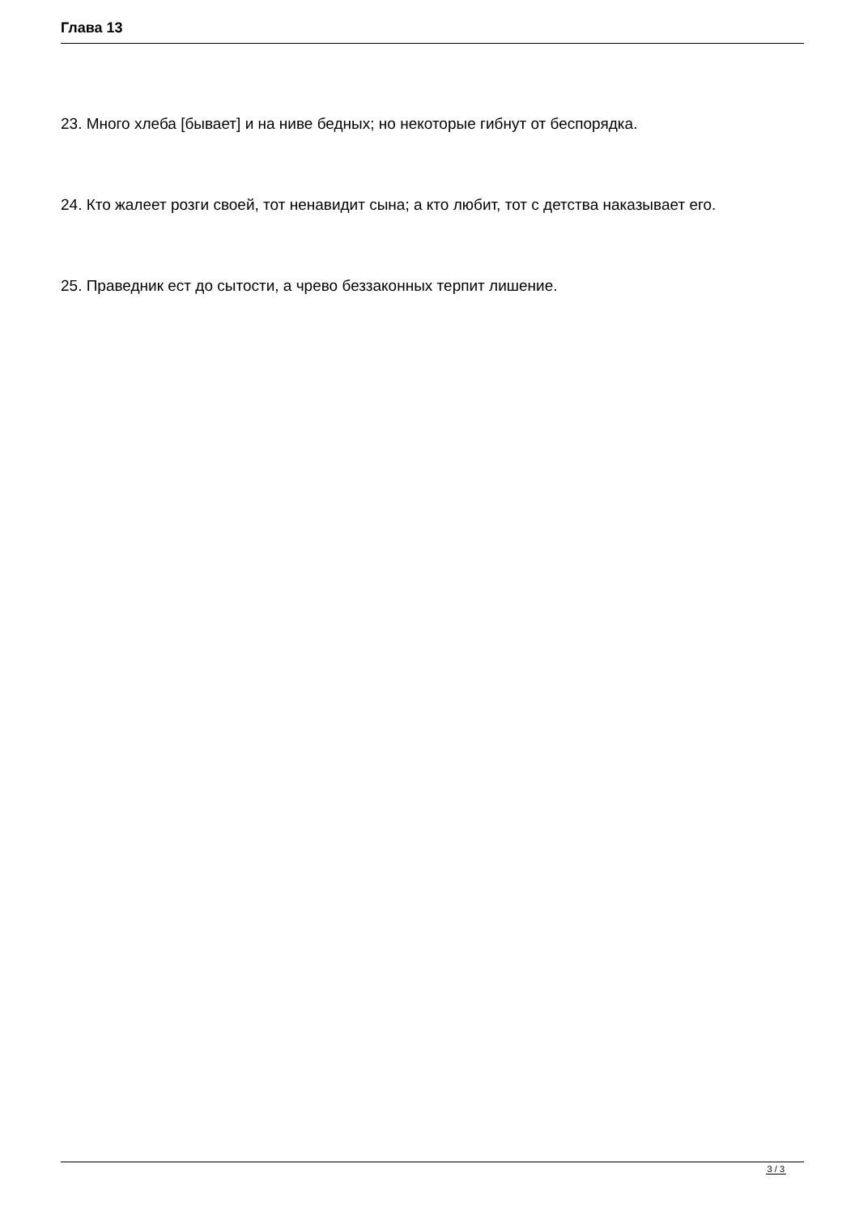Глава 13
23. Много хлеба [бывает] и на ниве бедных; но некоторые гибнут от беспорядка.
24. Кто жалеет розги своей, тот ненавидит сына; а кто любит, тот с детства наказывает его.
25. Праведник ест до сытости, а чрево беззаконных терпит лишение.
3 / 3